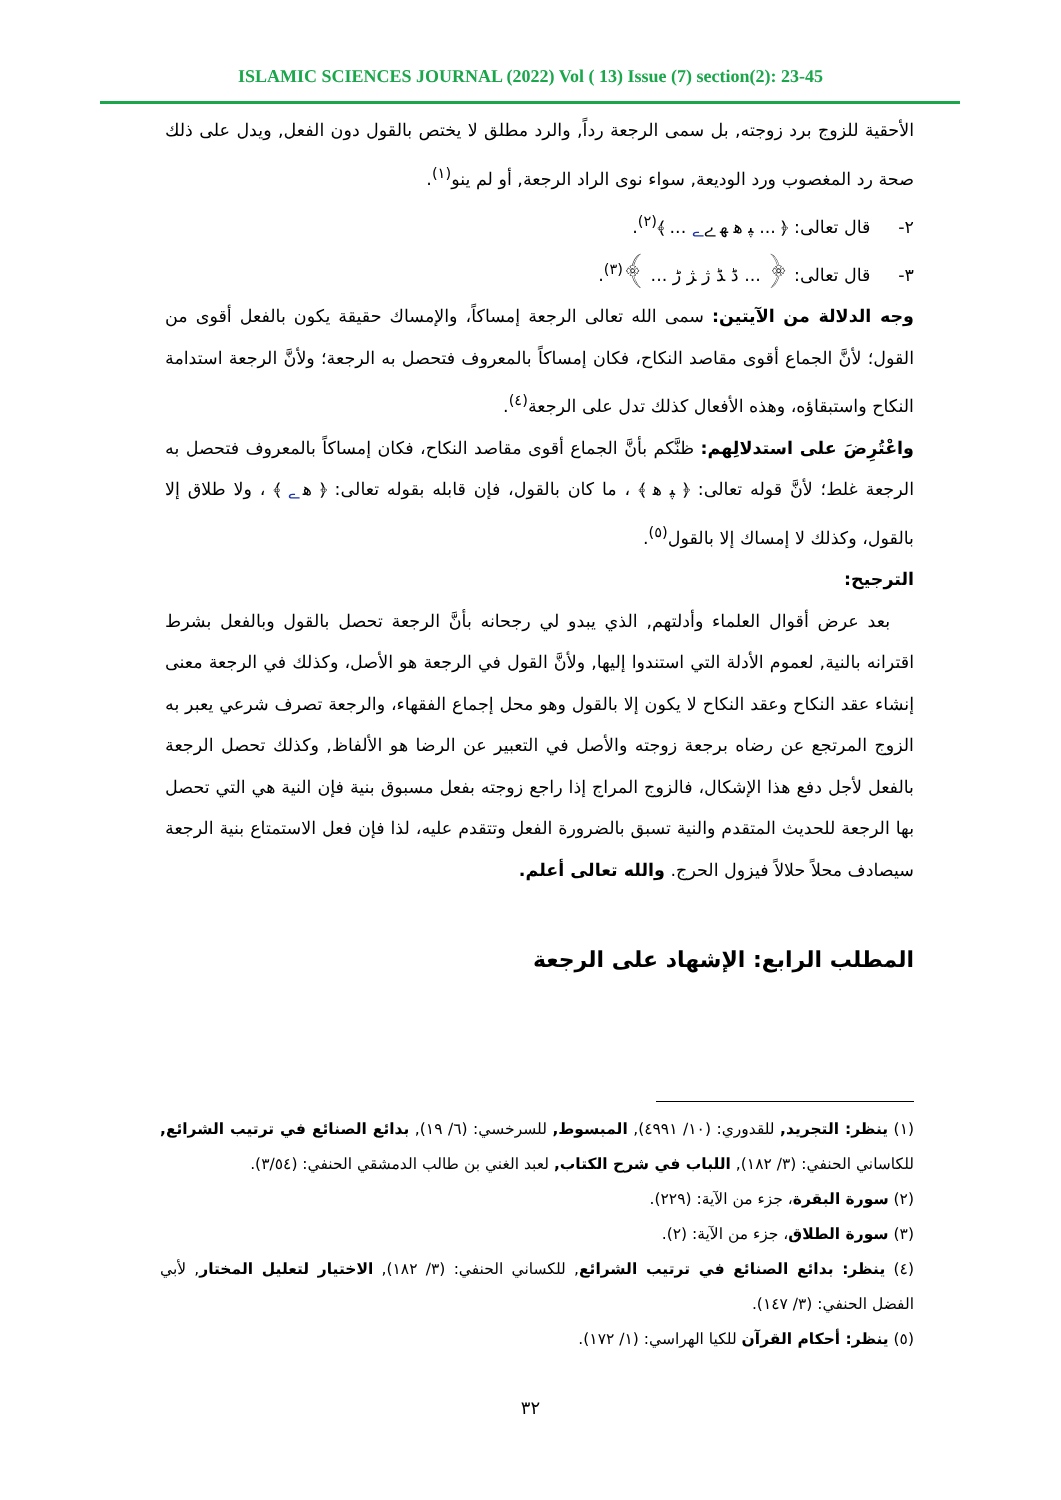ISLAMIC SCIENCES JOURNAL (2022) Vol ( 13) Issue (7) section(2): 23-45
الأحقية للزوج برد زوجته, بل سمى الرجعة رداً, والرد مطلق لا يختص بالقول دون الفعل, ويدل على ذلك صحة رد المغصوب ورد الوديعة, سواء نوى الراد الرجعة, أو لم ينو<sup>(١)</sup>.
٢- قال تعالى: ﴿ ... ﭙ ﮬ ﮭ ﮮ ﮯ ... ﴾<sup>(٢)</sup>.
٣- قال تعالى: ﴿ ... ﮈ ﮉ ﮊ ﮋ ﮌ ... ﴾<sup>(٣)</sup>.
وجه الدلالة من الآيتين: سمى الله تعالى الرجعة إمساكاً، والإمساك حقيقة يكون بالفعل أقوى من القول؛ لأنَّ الجماع أقوى مقاصد النكاح، فكان إمساكاً بالمعروف فتحصل به الرجعة؛ ولأنَّ الرجعة استدامة النكاح واستبقاؤه، وهذه الأفعال كذلك تدل على الرجعة<sup>(٤)</sup>.
واعْتُرِضَ على استدلالِهم: ظنَّكم بأنَّ الجماع أقوى مقاصد النكاح، فكان إمساكاً بالمعروف فتحصل به الرجعة غلط؛ لأنَّ قوله تعالى: ﴿ ﭙ ﮬ ﴾ ، ما كان بالقول، فإن قابله بقوله تعالى: ﴿ ﮬ ﮯ ﴾ ، ولا طلاق إلا بالقول، وكذلك لا إمساك إلا بالقول<sup>(٥)</sup>.
الترجيح:
بعد عرض أقوال العلماء وأدلتهم, الذي يبدو لي رجحانه بأنَّ الرجعة تحصل بالقول وبالفعل بشرط اقترانه بالنية, لعموم الأدلة التي استندوا إليها, ولأنَّ القول في الرجعة هو الأصل، وكذلك في الرجعة معنى إنشاء عقد النكاح وعقد النكاح لا يكون إلا بالقول وهو محل إجماع الفقهاء، والرجعة تصرف شرعي يعبر به الزوج المرتجع عن رضاه برجعة زوجته والأصل في التعبير عن الرضا هو الألفاظ, وكذلك تحصل الرجعة بالفعل لأجل دفع هذا الإشكال، فالزوج المراج إذا راجع زوجته بفعل مسبوق بنية فإن النية هي التي تحصل بها الرجعة للحديث المتقدم والنية تسبق بالضرورة الفعل وتتقدم عليه، لذا فإن فعل الاستمتاع بنية الرجعة سيصادف محلاً حلالاً فيزول الحرج. والله تعالى أعلم.
المطلب الرابع: الإشهاد على الرجعة
(١) ينظر: التجريد, للقدوري: (١٠/ ٤٩٩١), المبسوط, للسرخسي: (٦/ ١٩), بدائع الصنائع في ترتيب الشرائع, للكاساني الحنفي: (٣/ ١٨٢), اللباب في شرح الكتاب, لعبد الغني بن طالب الدمشقي الحنفي: (٣/٥٤).
(٢) سورة البقرة، جزء من الآية: (٢٢٩).
(٣) سورة الطلاق، جزء من الآية: (٢).
(٤) ينظر: بدائع الصنائع في ترتيب الشرائع, للكساني الحنفي: (٣/ ١٨٢), الاختيار لتعليل المختار, لأبي الفضل الحنفي: (٣/ ١٤٧).
(٥) ينظر: أحكام القرآن للكيا الهراسي: (١/ ١٧٢).
٣٢